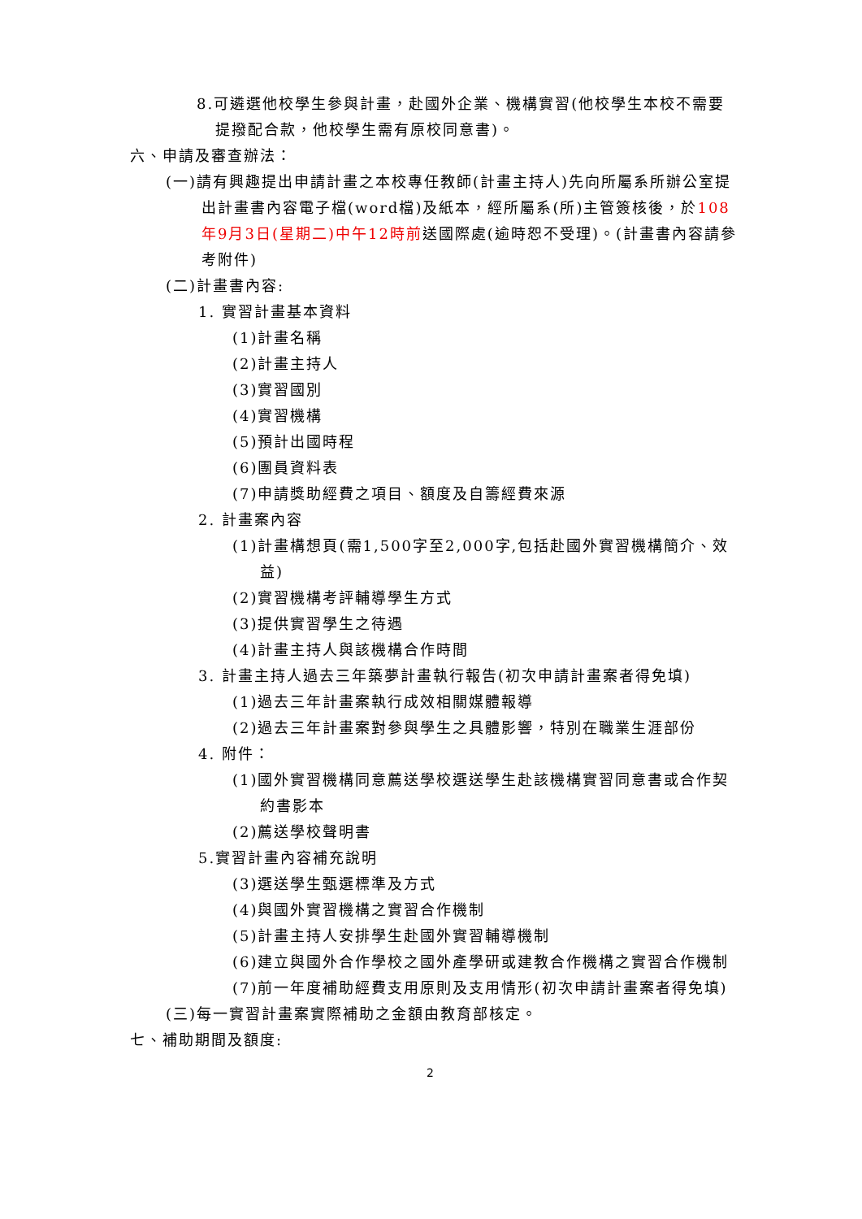8.可遴選他校學生參與計畫，赴國外企業、機構實習(他校學生本校不需要提撥配合款，他校學生需有原校同意書)。
六、申請及審查辦法：
(一)請有興趣提出申請計畫之本校專任教師(計畫主持人)先向所屬系所辦公室提出計畫書內容電子檔(word檔)及紙本，經所屬系(所)主管簽核後，於108年9月3日(星期二)中午12時前送國際處(逾時恕不受理)。(計畫書內容請參考附件)
(二)計畫書內容:
1. 實習計畫基本資料
(1)計畫名稱
(2)計畫主持人
(3)實習國別
(4)實習機構
(5)預計出國時程
(6)團員資料表
(7)申請獎助經費之項目、額度及自籌經費來源
2. 計畫案內容
(1)計畫構想頁(需1,500字至2,000字,包括赴國外實習機構簡介、效益)
(2)實習機構考評輔導學生方式
(3)提供實習學生之待遇
(4)計畫主持人與該機構合作時間
3. 計畫主持人過去三年築夢計畫執行報告(初次申請計畫案者得免填)
(1)過去三年計畫案執行成效相關媒體報導
(2)過去三年計畫案對參與學生之具體影響，特別在職業生涯部份
4. 附件：
(1)國外實習機構同意薦送學校選送學生赴該機構實習同意書或合作契約書影本
(2)薦送學校聲明書
5.實習計畫內容補充說明
(3)選送學生甄選標準及方式
(4)與國外實習機構之實習合作機制
(5)計畫主持人安排學生赴國外實習輔導機制
(6)建立與國外合作學校之國外產學研或建教合作機構之實習合作機制
(7)前一年度補助經費支用原則及支用情形(初次申請計畫案者得免填)
(三)每一實習計畫案實際補助之金額由教育部核定。
七、補助期間及額度:
2